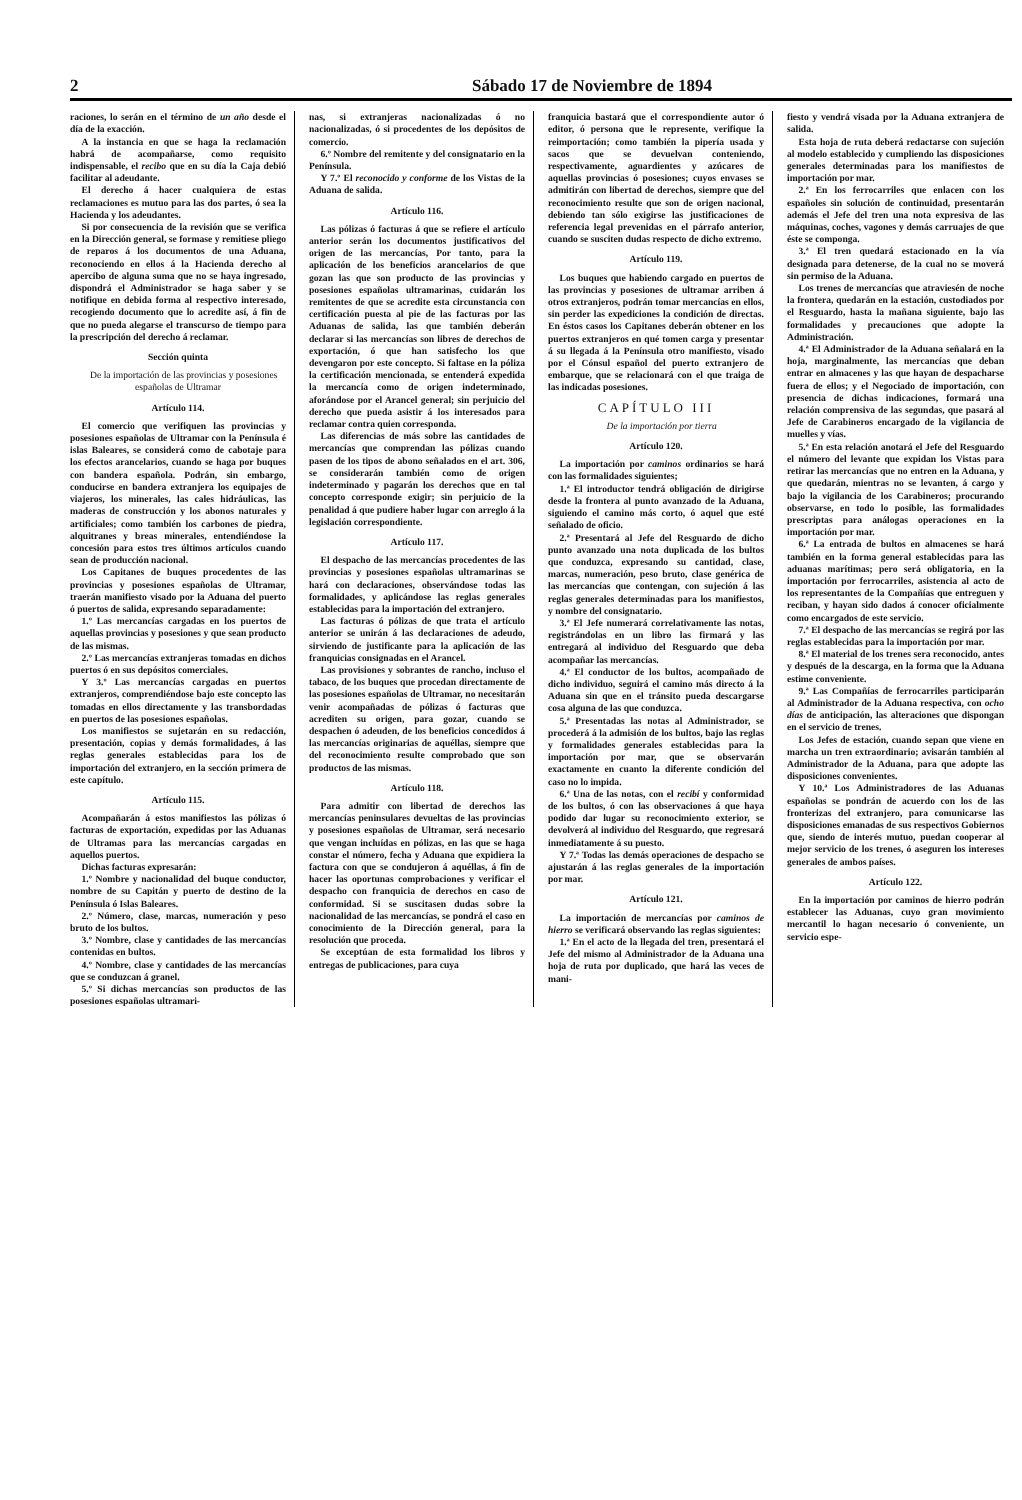2 Sábado 17 de Noviembre de 1894
raciones, lo serán en el término de un año desde el día de la exacción.
A la instancia en que se haga la reclamación habrá de acompañarse, como requisito indispensable, el recibo que en su día la Caja debió facilitar al adeudante.
El derecho á hacer cualquiera de estas reclamaciones es mutuo para las dos partes, ó sea la Hacienda y los adeudantes.
Si por consecuencia de la revisión que se verifica en la Dirección general, se formase y remitiese pliego de reparos á los documentos de una Aduana, reconociendo en ellos á la Hacienda derecho al apercibo de alguna suma que no se haya ingresado, dispondrá el Administrador se haga saber y se notifique en debida forma al respectivo interesado, recogiendo documento que lo acredite así, á fin de que no pueda alegarse el transcurso de tiempo para la prescripción del derecho á reclamar.
Sección quinta
De la importación de las provincias y posesiones españolas de Ultramar
Artículo 114.
El comercio que verifiquen las provincias y posesiones españolas de Ultramar con la Península é islas Baleares, se considerá como de cabotaje para los efectos arancelarios, cuando se haga por buques con bandera española. Podrán, sin embargo, conducirse en bandera extranjera los equipajes de viajeros, los minerales, las cales hidráulicas, las maderas de construcción y los abonos naturales y artificiales; como también los carbones de piedra, alquitranes y breas minerales, entendiéndose la concesión para estos tres últimos artículos cuando sean de producción nacional.
Los Capitanes de buques procedentes de las provincias y posesiones españolas de Ultramar, traerán manifiesto visado por la Aduana del puerto ó puertos de salida, expresando separadamente:
1.º Las mercancías cargadas en los puertos de aquellas provincias y posesiones y que sean producto de las mismas.
2.º Las mercancías extranjeras tomadas en dichos puertos ó en sus depósitos comerciales.
Y 3.º Las mercancías cargadas en puertos extranjeros, comprendiéndose bajo este concepto las tomadas en ellos directamente y las transbordadas en puertos de las posesiones españolas.
Los manifiestos se sujetarán en su redacción, presentación, copias y demás formalidades, á las reglas generales establecidas para los de importación del extranjero, en la sección primera de este capítulo.
Artículo 115.
Acompañarán á estos manifiestos las pólizas ó facturas de exportación, expedidas por las Aduanas de Ultramas para las mercancías cargadas en aquellos puertos.
Dichas facturas expresarán:
1.º Nombre y nacionalidad del buque conductor, nombre de su Capitán y puerto de destino de la Península ó Islas Baleares.
2.º Número, clase, marcas, numeración y peso bruto de los bultos.
3.º Nombre, clase y cantidades de las mercancías contenidas en bultos.
4.º Nombre, clase y cantidades de las mercancías que se conduzcan á granel.
5.º Si dichas mercancías son productos de las posesiones españolas ultramari-
nas, si extranjeras nacionalizadas ó no nacionalizadas, ó si procedentes de los depósitos de comercio.
6.º Nombre del remitente y del consignatario en la Península.
Y 7.º El reconocido y conforme de los Vistas de la Aduana de salida.
Artículo 116.
Las pólizas ó facturas á que se refiere el artículo anterior serán los documentos justificativos del origen de las mercancías, Por tanto, para la aplicación de los beneficios arancelarios de que gozan las que son producto de las provincias y posesiones españolas ultramarinas, cuidarán los remitentes de que se acredite esta circunstancia con certificación puesta al pie de las facturas por las Aduanas de salida, las que también deberán declarar si las mercancías son libres de derechos de exportación, ó que han satisfecho los que devengaron por este concepto. Si faltase en la póliza la certificación mencionada, se entenderá expedida la mercancía como de origen indeterminado, aforándose por el Arancel general; sin perjuicio del derecho que pueda asistir á los interesados para reclamar contra quien corresponda.
Las diferencias de más sobre las cantidades de mercancías que comprendan las pólizas cuando pasen de los tipos de abono señalados en el art. 306, se considerarán también como de origen indeterminado y pagarán los derechos que en tal concepto corresponde exigir; sin perjuicio de la penalidad á que pudiere haber lugar con arreglo á la legislación correspondiente.
Artículo 117.
El despacho de las mercancías procedentes de las provincias y posesiones españolas ultramarinas se hará con declaraciones, observándose todas las formalidades, y aplicándose las reglas generales establecidas para la importación del extranjero.
Las facturas ó pólizas de que trata el artículo anterior se unirán á las declaraciones de adeudo, sirviendo de justificante para la aplicación de las franquicias consignadas en el Arancel.
Las provisiones y sobrantes de rancho, incluso el tabaco, de los buques que procedan directamente de las posesiones españolas de Ultramar, no necesitarán venir acompañadas de pólizas ó facturas que acrediten su origen, para gozar, cuando se despachen ó adeuden, de los beneficios concedidos á las mercancías originarias de aquéllas, siempre que del reconocimiento resulte comprobado que son productos de las mismas.
Artículo 118.
Para admitir con libertad de derechos las mercancías peninsulares devueltas de las provincias y posesiones españolas de Ultramar, será necesario que vengan incluídas en pólizas, en las que se haga constar el número, fecha y Aduana que expidiera la factura con que se condujeron á aquéllas, á fin de hacer las oportunas comprobaciones y verificar el despacho con franquicia de derechos en caso de conformidad. Si se suscitasen dudas sobre la nacionalidad de las mercancías, se pondrá el caso en conocimiento de la Dirección general, para la resolución que proceda.
Se exceptúan de esta formalidad los libros y entregas de publicaciones, para cuya
franquicia bastará que el correspondiente autor ó editor, ó persona que le represente, verifique la reimportación; como también la pipería usada y sacos que se devuelvan conteniendo, respectivamente, aguardientes y azúcares de aquellas provincias ó posesiones; cuyos envases se admitirán con libertad de derechos, siempre que del reconocimiento resulte que son de origen nacional, debiendo tan sólo exigirse las justificaciones de referencia legal prevenidas en el párrafo anterior, cuando se susciten dudas respecto de dicho extremo.
Artículo 119.
Los buques que habiendo cargado en puertos de las provincias y posesiones de ultramar arriben á otros extranjeros, podrán tomar mercancías en ellos, sin perder las expediciones la condición de directas. En éstos casos los Capitanes deberán obtener en los puertos extranjeros en qué tomen carga y presentar á su llegada á la Península otro manifiesto, visado por el Cónsul español del puerto extranjero de embarque, que se relacionará con el que traiga de las indicadas posesiones.
CAPÍTULO III
De la importación por tierra
Artículo 120.
La importación por caminos ordinarios se hará con las formalidades siguientes;
1.ª El introductor tendrá obligación de dirigirse desde la frontera al punto avanzado de la Aduana, siguiendo el camino más corto, ó aquel que esté señalado de oficio.
2.ª Presentará al Jefe del Resguardo de dicho punto avanzado una nota duplicada de los bultos que conduzca, expresando su cantidad, clase, marcas, numeración, peso bruto, clase genérica de las mercancías que contengan, con sujeción á las reglas generales determinadas para los manifiestos, y nombre del consignatario.
3.ª El Jefe numerará correlativamente las notas, registrándolas en un libro las firmará y las entregará al individuo del Resguardo que deba acompañar las mercancías.
4.ª El conductor de los bultos, acompañado de dicho individuo, seguirá el camino más directo á la Aduana sin que en el tránsito pueda descargarse cosa alguna de las que conduzca.
5.ª Presentadas las notas al Administrador, se procederá á la admisión de los bultos, bajo las reglas y formalidades generales establecidas para la importación por mar, que se observarán exactamente en cuanto la diferente condición del caso no lo impida.
6.ª Una de las notas, con el recibí y conformidad de los bultos, ó con las observaciones á que haya podido dar lugar su reconocimiento exterior, se devolverá al individuo del Resguardo, que regresará inmediatamente á su puesto.
Y 7.ª Todas las demás operaciones de despacho se ajustarán á las reglas generales de la importación por mar.
Artículo 121.
La importación de mercancías por caminos de hierro se verificará observando las reglas siguientes:
1.ª En el acto de la llegada del tren, presentará el Jefe del mismo al Administrador de la Aduana una hoja de ruta por duplicado, que hará las veces de mani-
fiesto y vendrá visada por la Aduana extranjera de salida.
Esta hoja de ruta deberá redactarse con sujeción al modelo establecido y cumpliendo las disposiciones generales determinadas para los manifiestos de importación por mar.
2.ª En los ferrocarriles que enlacen con los españoles sin solución de continuidad, presentarán además el Jefe del tren una nota expresiva de las máquinas, coches, vagones y demás carruajes de que éste se componga.
3.ª El tren quedará estacionado en la vía designada para detenerse, de la cual no se moverá sin permiso de la Aduana.
Los trenes de mercancías que atraviesén de noche la frontera, quedarán en la estación, custodiados por el Resguardo, hasta la mañana siguiente, bajo las formalidades y precauciones que adopte la Administración.
4.ª El Administrador de la Aduana señalará en la hoja, marginalmente, las mercancías que deban entrar en almacenes y las que hayan de despacharse fuera de ellos; y el Negociado de importación, con presencia de dichas indicaciones, formará una relación comprensiva de las segundas, que pasará al Jefe de Carabineros encargado de la vigilancia de muelles y vías.
5.ª En esta relación anotará el Jefe del Resguardo el número del levante que expidan los Vistas para retirar las mercancías que no entren en la Aduana, y que quedarán, mientras no se levanten, á cargo y bajo la vigilancia de los Carabineros; procurando observarse, en todo lo posible, las formalidades prescriptas para análogas operaciones en la importación por mar.
6.ª La entrada de bultos en almacenes se hará también en la forma general establecidas para las aduanas marítimas; pero será obligatoria, en la importación por ferrocarriles, asistencia al acto de los representantes de la Compañías que entreguen y reciban, y hayan sido dados á conocer oficialmente como encargados de este servicio.
7.ª El despacho de las mercancías se regirá por las reglas establecidas para la importación por mar.
8.ª El material de los trenes sera reconocido, antes y después de la descarga, en la forma que la Aduana estime conveniente.
9.ª Las Compañías de ferrocarriles participarán al Administrador de la Aduana respectiva, con ocho días de anticipación, las alteraciones que dispongan en el servicio de trenes.
Los Jefes de estación, cuando sepan que viene en marcha un tren extraordinario; avisarán también al Administrador de la Aduana, para que adopte las disposiciones convenientes.
Y 10.ª Los Administradores de las Aduanas españolas se pondrán de acuerdo con los de las fronterizas del extranjero, para comunicarse las disposiciones emanadas de sus respectivos Gobiernos que, siendo de interés mutuo, puedan cooperar al mejor servicio de los trenes, ó aseguren los intereses generales de ambos países.
Artículo 122.
En la importación por caminos de hierro podrán establecer las Aduanas, cuyo gran movimiento mercantil lo hagan necesario ó conveniente, un servicio espe-